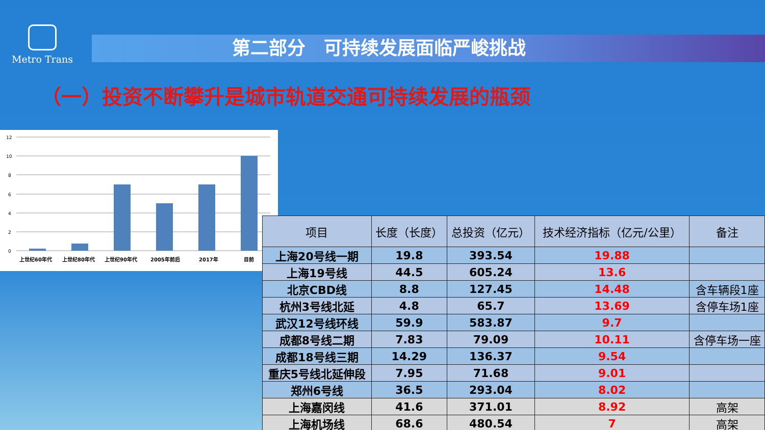Metro Trans
第二部分　可持续发展面临严峻挑战
（一）投资不断攀升是城市轨道交通可持续发展的瓶颈
12
10
8
6
4
2
0
上世纪60年代
上世纪80年代
上世纪90年代
2005年前后
2017年
目前
| 项目 | 长度（长度） | 总投资（亿元） | 技术经济指标（亿元/公里） | 备注 |
| --- | --- | --- | --- | --- |
| 上海20号线一期 | 19.8 | 393.54 | 19.88 | |
| 上海19号线 | 44.5 | 605.24 | 13.6 | |
| 北京CBD线 | 8.8 | 127.45 | 14.48 | 含车辆段1座 |
| 杭州3号线北延 | 4.8 | 65.7 | 13.69 | 含停车场1座 |
| 武汉12号线环线 | 59.9 | 583.87 | 9.7 | |
| 成都8号线二期 | 7.83 | 79.09 | 10.11 | 含停车场一座 |
| 成都18号线三期 | 14.29 | 136.37 | 9.54 | |
| 重庆5号线北延伸段 | 7.95 | 71.68 | 9.01 | |
| 郑州6号线 | 36.5 | 293.04 | 8.02 | |
| 上海嘉闵线 | 41.6 | 371.01 | 8.92 | 高架 |
| 上海机场线 | 68.6 | 480.54 | 7 | 高架 |